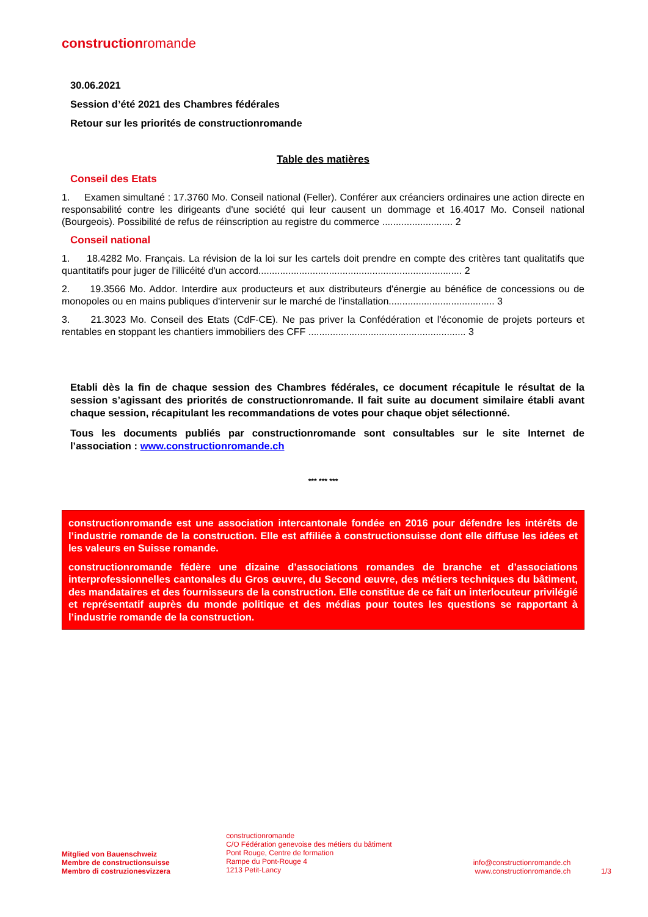constructionromande
30.06.2021
Session d’été 2021 des Chambres fédérales
Retour sur les priorités de constructionromande
Table des matières
Conseil des Etats
1. Examen simultané : 17.3760 Mo. Conseil national (Feller). Conférer aux créanciers ordinaires une action directe en responsabilité contre les dirigeants d'une société qui leur causent un dommage et 16.4017 Mo. Conseil national (Bourgeois). Possibilité de refus de réinscription au registre du commerce .......................... 2
Conseil national
1. 18.4282 Mo. Français. La révision de la loi sur les cartels doit prendre en compte des critères tant qualitatifs que quantitatifs pour juger de l'illicéité d'un accord........................................................................... 2
2. 19.3566 Mo. Addor. Interdire aux producteurs et aux distributeurs d'énergie au bénéfice de concessions ou de monopoles ou en mains publiques d'intervenir sur le marché de l'installation....................................... 3
3. 21.3023 Mo. Conseil des Etats (CdF-CE). Ne pas priver la Confédération et l'économie de projets porteurs et rentables en stoppant les chantiers immobiliers des CFF .......................................................... 3
Etabli dès la fin de chaque session des Chambres fédérales, ce document récapitule le résultat de la session s’agissant des priorités de constructionromande. Il fait suite au document similaire établi avant chaque session, récapitulant les recommandations de votes pour chaque objet sélectionné.
Tous les documents publiés par constructionromande sont consultables sur le site Internet de l’association : www.constructionromande.ch
*** *** ***
constructionromande est une association intercantonale fondée en 2016 pour défendre les intérêts de l’industrie romande de la construction. Elle est affiliée à constructionsuisse dont elle diffuse les idées et les valeurs en Suisse romande.
constructionromande fédère une dizaine d’associations romandes de branche et d’associations interprofessionnelles cantonales du Gros œuvre, du Second œuvre, des métiers techniques du bâtiment, des mandataires et des fournisseurs de la construction. Elle constitue de ce fait un interlocuteur privilégié et représentatif auprès du monde politique et des médias pour toutes les questions se rapportant à l’industrie romande de la construction.
Mitglied von Bauenschweiz
Membre de constructionsuisse
Membro di costruzionesvizzera
constructionromande
C/O Fédération genevoise des métiers du bâtiment
Pont Rouge, Centre de formation
Rampe du Pont-Rouge 4
1213 Petit-Lancy
info@constructionromande.ch
www.constructionromande.ch
1/3